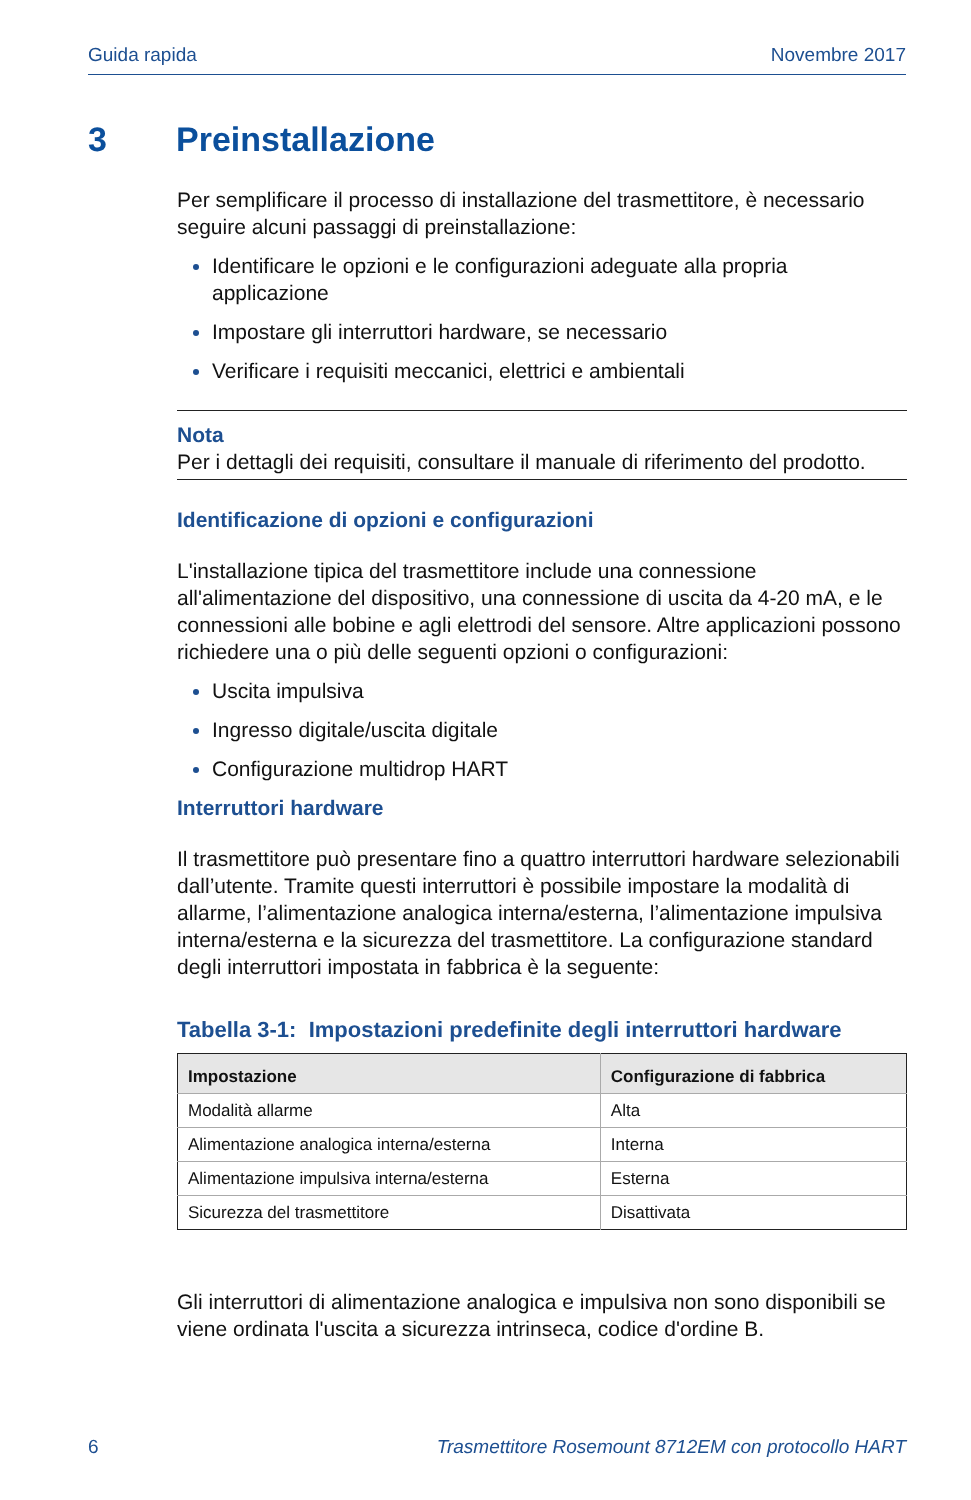Guida rapida Novembre 2017
3 Preinstallazione
Per semplificare il processo di installazione del trasmettitore, è necessario seguire alcuni passaggi di preinstallazione:
Identificare le opzioni e le configurazioni adeguate alla propria applicazione
Impostare gli interruttori hardware, se necessario
Verificare i requisiti meccanici, elettrici e ambientali
Nota
Per i dettagli dei requisiti, consultare il manuale di riferimento del prodotto.
Identificazione di opzioni e configurazioni
L'installazione tipica del trasmettitore include una connessione all'alimentazione del dispositivo, una connessione di uscita da 4-20 mA, e le connessioni alle bobine e agli elettrodi del sensore. Altre applicazioni possono richiedere una o più delle seguenti opzioni o configurazioni:
Uscita impulsiva
Ingresso digitale/uscita digitale
Configurazione multidrop HART
Interruttori hardware
Il trasmettitore può presentare fino a quattro interruttori hardware selezionabili dall’utente. Tramite questi interruttori è possibile impostare la modalità di allarme, l’alimentazione analogica interna/esterna, l’alimentazione impulsiva interna/esterna e la sicurezza del trasmettitore. La configurazione standard degli interruttori impostata in fabbrica è la seguente:
Tabella 3-1: Impostazioni predefinite degli interruttori hardware
| Impostazione | Configurazione di fabbrica |
| --- | --- |
| Modalità allarme | Alta |
| Alimentazione analogica interna/esterna | Interna |
| Alimentazione impulsiva interna/esterna | Esterna |
| Sicurezza del trasmettitore | Disattivata |
Gli interruttori di alimentazione analogica e impulsiva non sono disponibili se viene ordinata l'uscita a sicurezza intrinseca, codice d'ordine B.
6 Trasmettitore Rosemount 8712EM con protocollo HART